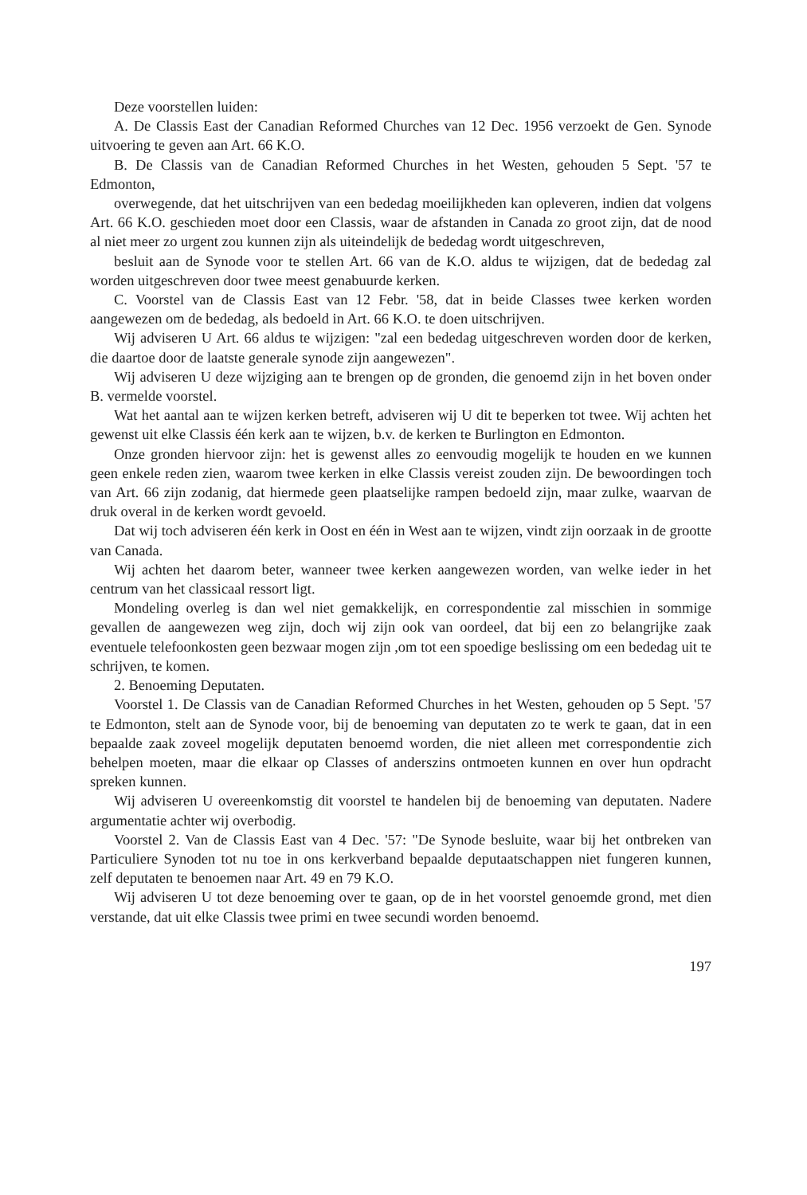Deze voorstellen luiden:
A. De Classis East der Canadian Reformed Churches van 12 Dec. 1956 verzoekt de Gen. Synode uitvoering te geven aan Art. 66 K.O.
B. De Classis van de Canadian Reformed Churches in het Westen, gehouden 5 Sept. '57 te Edmonton,
overwegende, dat het uitschrijven van een bededag moeilijkheden kan opleveren, indien dat volgens Art. 66 K.O. geschieden moet door een Classis, waar de afstanden in Canada zo groot zijn, dat de nood al niet meer zo urgent zou kunnen zijn als uiteindelijk de bededag wordt uitgeschreven,
besluit aan de Synode voor te stellen Art. 66 van de K.O. aldus te wijzigen, dat de bededag zal worden uitgeschreven door twee meest genabuurde kerken.
C. Voorstel van de Classis East van 12 Febr. '58, dat in beide Classes twee kerken worden aangewezen om de bededag, als bedoeld in Art. 66 K.O. te doen uitschrijven.
Wij adviseren U Art. 66 aldus te wijzigen: "zal een bededag uitgeschreven worden door de kerken, die daartoe door de laatste generale synode zijn aangewezen".
Wij adviseren U deze wijziging aan te brengen op de gronden, die genoemd zijn in het boven onder B. vermelde voorstel.
Wat het aantal aan te wijzen kerken betreft, adviseren wij U dit te beperken tot twee. Wij achten het gewenst uit elke Classis één kerk aan te wijzen, b.v. de kerken te Burlington en Edmonton.
Onze gronden hiervoor zijn: het is gewenst alles zo eenvoudig mogelijk te houden en we kunnen geen enkele reden zien, waarom twee kerken in elke Classis vereist zouden zijn. De bewoordingen toch van Art. 66 zijn zodanig, dat hiermede geen plaatselijke rampen bedoeld zijn, maar zulke, waarvan de druk overal in de kerken wordt gevoeld.
Dat wij toch adviseren één kerk in Oost en één in West aan te wijzen, vindt zijn oorzaak in de grootte van Canada.
Wij achten het daarom beter, wanneer twee kerken aangewezen worden, van welke ieder in het centrum van het classicaal ressort ligt.
Mondeling overleg is dan wel niet gemakkelijk, en correspondentie zal misschien in sommige gevallen de aangewezen weg zijn, doch wij zijn ook van oordeel, dat bij een zo belangrijke zaak eventuele telefoonkosten geen bezwaar mogen zijn ,om tot een spoedige beslissing om een bededag uit te schrijven, te komen.
2. Benoeming Deputaten.
Voorstel 1. De Classis van de Canadian Reformed Churches in het Westen, gehouden op 5 Sept. '57 te Edmonton, stelt aan de Synode voor, bij de benoeming van deputaten zo te werk te gaan, dat in een bepaalde zaak zoveel mogelijk deputaten benoemd worden, die niet alleen met correspondentie zich behelpen moeten, maar die elkaar op Classes of anderszins ontmoeten kunnen en over hun opdracht spreken kunnen.
Wij adviseren U overeenkomstig dit voorstel te handelen bij de benoeming van deputaten. Nadere argumentatie achter wij overbodig.
Voorstel 2. Van de Classis East van 4 Dec. '57: "De Synode besluite, waar bij het ontbreken van Particuliere Synoden tot nu toe in ons kerkverband bepaalde deputaatschappen niet fungeren kunnen, zelf deputaten te benoemen naar Art. 49 en 79 K.O.
Wij adviseren U tot deze benoeming over te gaan, op de in het voorstel genoemde grond, met dien verstande, dat uit elke Classis twee primi en twee secundi worden benoemd.
197